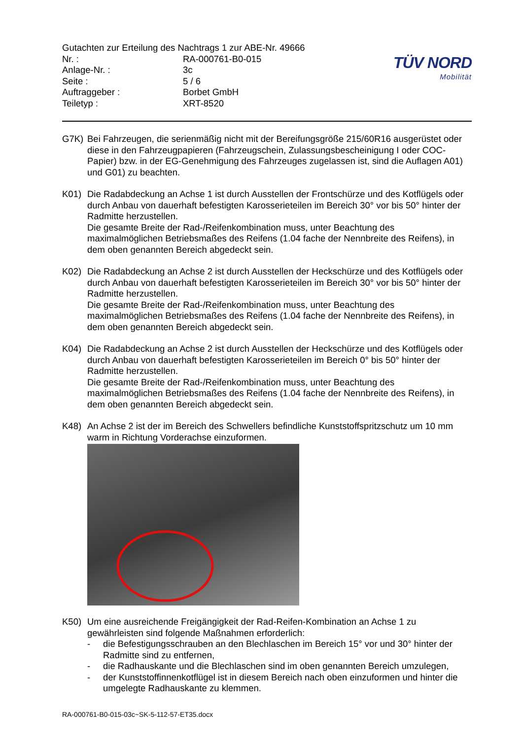Gutachten zur Erteilung des Nachtrags 1 zur ABE-Nr. 49666
| Nr. : | RA-000761-B0-015 |
| Anlage-Nr. : | 3c |
| Seite : | 5 / 6 |
| Auftraggeber : | Borbet GmbH |
| Teiletyp : | XRT-8520 |
TÜV NORD
Mobilität
G7K) Bei Fahrzeugen, die serienmäßig nicht mit der Bereifungsgröße 215/60R16 ausgerüstet oder diese in den Fahrzeugpapieren (Fahrzeugschein, Zulassungsbescheinigung I oder COC- Papier) bzw. in der EG-Genehmigung des Fahrzeuges zugelassen ist, sind die Auflagen A01) und G01) zu beachten.
K01) Die Radabdeckung an Achse 1 ist durch Ausstellen der Frontschürze und des Kotflügels oder durch Anbau von dauerhaft befestigten Karosserieteilen im Bereich 30° vor bis 50° hinter der Radmitte herzustellen.
Die gesamte Breite der Rad-/Reifenkombination muss, unter Beachtung des maximalmöglichen Betriebsmaßes des Reifens (1.04 fache der Nennbreite des Reifens), in dem oben genannten Bereich abgedeckt sein.
K02) Die Radabdeckung an Achse 2 ist durch Ausstellen der Heckschürze und des Kotflügels oder durch Anbau von dauerhaft befestigten Karosserieteilen im Bereich 30° vor bis 50° hinter der Radmitte herzustellen.
Die gesamte Breite der Rad-/Reifenkombination muss, unter Beachtung des maximalmöglichen Betriebsmaßes des Reifens (1.04 fache der Nennbreite des Reifens), in dem oben genannten Bereich abgedeckt sein.
K04) Die Radabdeckung an Achse 2 ist durch Ausstellen der Heckschürze und des Kotflügels oder durch Anbau von dauerhaft befestigten Karosserieteilen im Bereich 0° bis 50° hinter der Radmitte herzustellen.
Die gesamte Breite der Rad-/Reifenkombination muss, unter Beachtung des maximalmöglichen Betriebsmaßes des Reifens (1.04 fache der Nennbreite des Reifens), in dem oben genannten Bereich abgedeckt sein.
K48) An Achse 2 ist der im Bereich des Schwellers befindliche Kunststoffspritzschutz um 10 mm warm in Richtung Vorderachse einzuformen.
K50) Um eine ausreichende Freigängigkeit der Rad-Reifen-Kombination an Achse 1 zu gewährleisten sind folgende Maßnahmen erforderlich:
- die Befestigungsschrauben an den Blechlaschen im Bereich 15° vor und 30° hinter der Radmitte sind zu entfernen,
- die Radhauskante und die Blechlaschen sind im oben genannten Bereich umzulegen,
- der Kunststoffinnenkotflügel ist in diesem Bereich nach oben einzuformen und hinter die umgelegte Radhauskante zu klemmen.
RA-000761-B0-015-03c~SK-5-112-57-ET35.docx